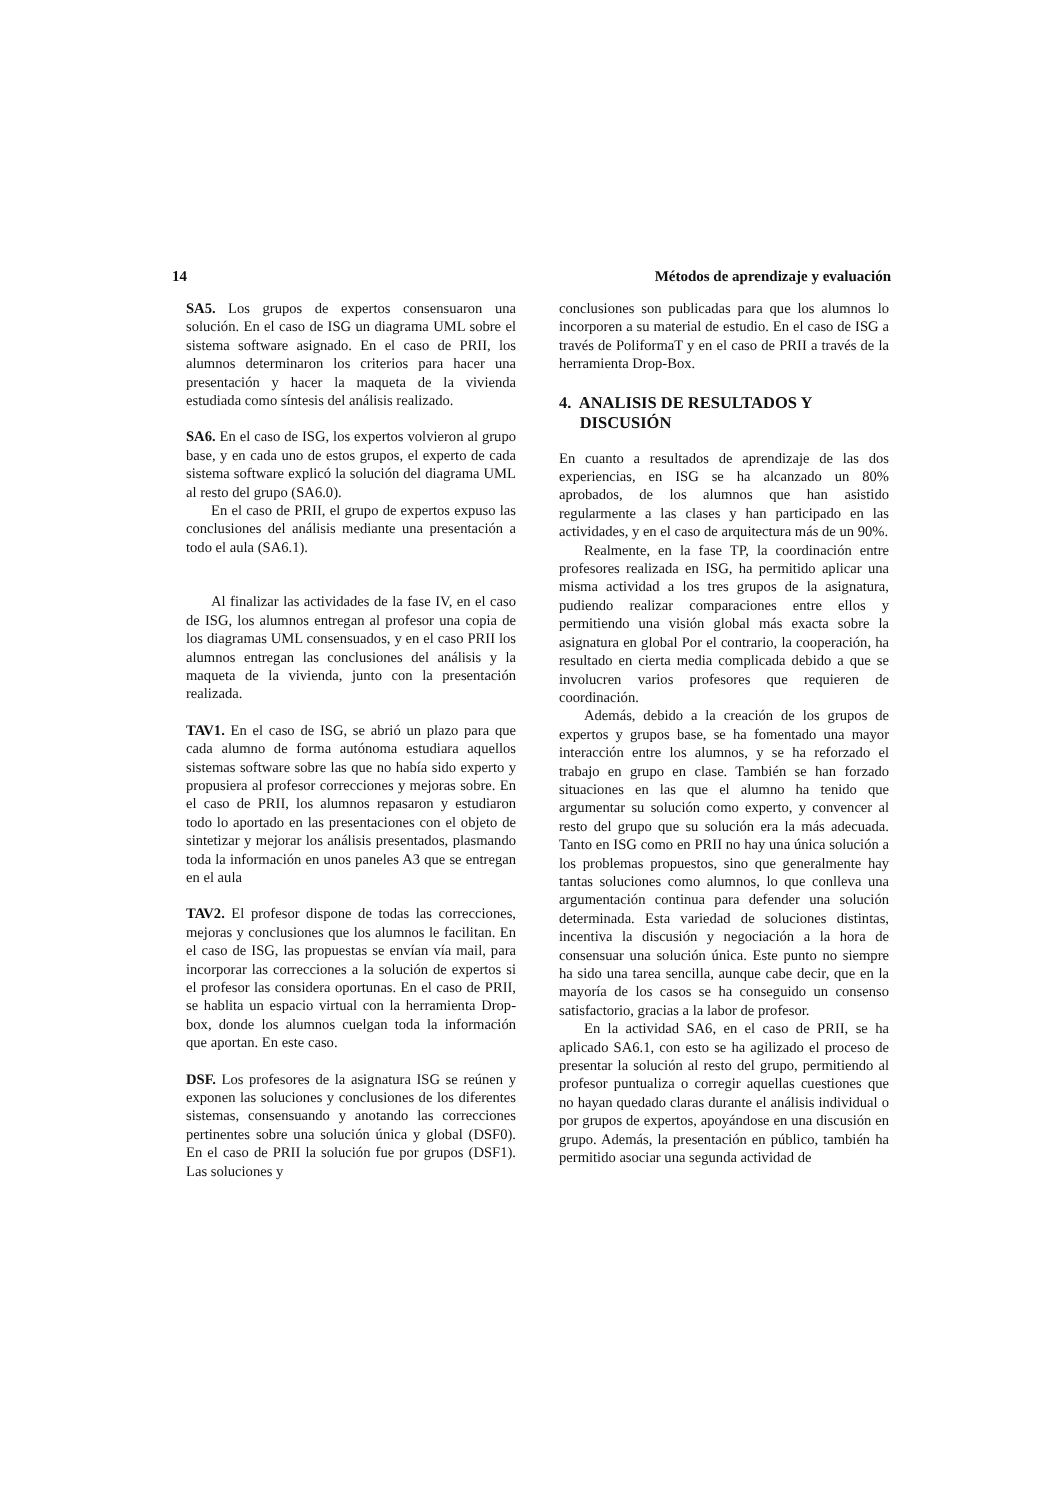14 Métodos de aprendizaje y evaluación
SA5. Los grupos de expertos consensuaron una solución. En el caso de ISG un diagrama UML sobre el sistema software asignado. En el caso de PRII, los alumnos determinaron los criterios para hacer una presentación y hacer la maqueta de la vivienda estudiada como síntesis del análisis realizado.
SA6. En el caso de ISG, los expertos volvieron al grupo base, y en cada uno de estos grupos, el experto de cada sistema software explicó la solución del diagrama UML al resto del grupo (SA6.0).
En el caso de PRII, el grupo de expertos expuso las conclusiones del análisis mediante una presentación a todo el aula (SA6.1).
Al finalizar las actividades de la fase IV, en el caso de ISG, los alumnos entregan al profesor una copia de los diagramas UML consensuados, y en el caso PRII los alumnos entregan las conclusiones del análisis y la maqueta de la vivienda, junto con la presentación realizada.
TAV1. En el caso de ISG, se abrió un plazo para que cada alumno de forma autónoma estudiara aquellos sistemas software sobre las que no había sido experto y propusiera al profesor correcciones y mejoras sobre. En el caso de PRII, los alumnos repasaron y estudiaron todo lo aportado en las presentaciones con el objeto de sintetizar y mejorar los análisis presentados, plasmando toda la información en unos paneles A3 que se entregan en el aula
TAV2. El profesor dispone de todas las correcciones, mejoras y conclusiones que los alumnos le facilitan. En el caso de ISG, las propuestas se envían vía mail, para incorporar las correcciones a la solución de expertos si el profesor las considera oportunas. En el caso de PRII, se hablita un espacio virtual con la herramienta Drop-box, donde los alumnos cuelgan toda la información que aportan. En este caso.
DSF. Los profesores de la asignatura ISG se reúnen y exponen las soluciones y conclusiones de los diferentes sistemas, consensuando y anotando las correcciones pertinentes sobre una solución única y global (DSF0). En el caso de PRII la solución fue por grupos (DSF1). Las soluciones y
conclusiones son publicadas para que los alumnos lo incorporen a su material de estudio. En el caso de ISG a través de PoliformaT y en el caso de PRII a través de la herramienta Drop-Box.
4. ANALISIS DE RESULTADOS Y
DISCUSIÓN
En cuanto a resultados de aprendizaje de las dos experiencias, en ISG se ha alcanzado un 80% aprobados, de los alumnos que han asistido regularmente a las clases y han participado en las actividades, y en el caso de arquitectura más de un 90%.
Realmente, en la fase TP, la coordinación entre profesores realizada en ISG, ha permitido aplicar una misma actividad a los tres grupos de la asignatura, pudiendo realizar comparaciones entre ellos y permitiendo una visión global más exacta sobre la asignatura en global Por el contrario, la cooperación, ha resultado en cierta media complicada debido a que se involucren varios profesores que requieren de coordinación.
Además, debido a la creación de los grupos de expertos y grupos base, se ha fomentado una mayor interacción entre los alumnos, y se ha reforzado el trabajo en grupo en clase. También se han forzado situaciones en las que el alumno ha tenido que argumentar su solución como experto, y convencer al resto del grupo que su solución era la más adecuada. Tanto en ISG como en PRII no hay una única solución a los problemas propuestos, sino que generalmente hay tantas soluciones como alumnos, lo que conlleva una argumentación continua para defender una solución determinada. Esta variedad de soluciones distintas, incentiva la discusión y negociación a la hora de consensuar una solución única. Este punto no siempre ha sido una tarea sencilla, aunque cabe decir, que en la mayoría de los casos se ha conseguido un consenso satisfactorio, gracias a la labor de profesor.
En la actividad SA6, en el caso de PRII, se ha aplicado SA6.1, con esto se ha agilizado el proceso de presentar la solución al resto del grupo, permitiendo al profesor puntualiza o corregir aquellas cuestiones que no hayan quedado claras durante el análisis individual o por grupos de expertos, apoyándose en una discusión en grupo. Además, la presentación en público, también ha permitido asociar una segunda actividad de